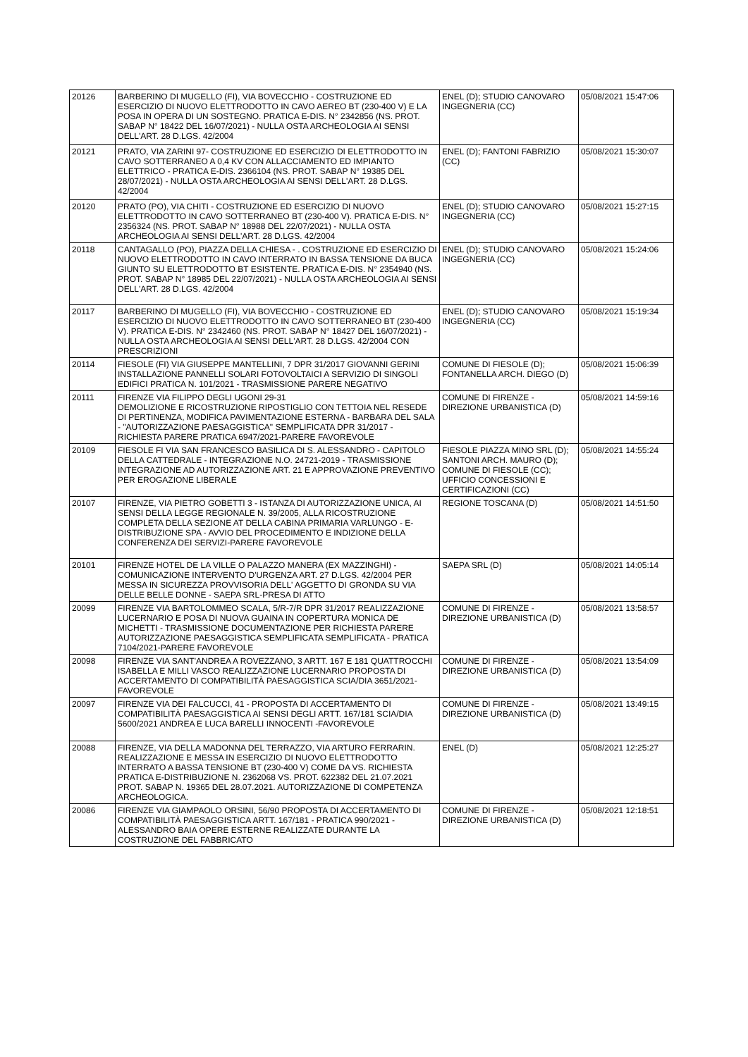| 20126 | BARBERINO DI MUGELLO (FI), VIA BOVECCHIO - COSTRUZIONE ED ESERCIZIO DI NUOVO ELETTRODOTTO IN CAVO AEREO BT (230-400 V) E LA POSA IN OPERA DI UN SOSTEGNO. PRATICA E-DIS. N° 2342856 (NS. PROT. SABAP N° 18422 DEL 16/07/2021) - NULLA OSTA ARCHEOLOGIA AI SENSI DELL'ART. 28 D.LGS. 42/2004 | ENEL (D); STUDIO CANOVARO INGEGNERIA (CC) | 05/08/2021 15:47:06 |
| 20121 | PRATO, VIA ZARINI 97- COSTRUZIONE ED ESERCIZIO DI ELETTRODOTTO IN CAVO SOTTERRANEO A 0,4 KV CON ALLACCIAMENTO ED IMPIANTO ELETTRICO - PRATICA E-DIS. 2366104 (NS. PROT. SABAP N° 19385 DEL 28/07/2021) - NULLA OSTA ARCHEOLOGIA AI SENSI DELL'ART. 28 D.LGS. 42/2004 | ENEL (D); FANTONI FABRIZIO (CC) | 05/08/2021 15:30:07 |
| 20120 | PRATO (PO), VIA CHITI - COSTRUZIONE ED ESERCIZIO DI NUOVO ELETTRODOTTO IN CAVO SOTTERRANEO BT (230-400 V). PRATICA E-DIS. N° 2356324 (NS. PROT. SABAP N° 18988 DEL 22/07/2021) - NULLA OSTA ARCHEOLOGIA AI SENSI DELL'ART. 28 D.LGS. 42/2004 | ENEL (D); STUDIO CANOVARO INGEGNERIA (CC) | 05/08/2021 15:27:15 |
| 20118 | CANTAGALLO (PO), PIAZZA DELLA CHIESA - . COSTRUZIONE ED ESERCIZIO DI NUOVO ELETTRODOTTO IN CAVO INTERRATO IN BASSA TENSIONE DA BUCA GIUNTO SU ELETTRODOTTO BT ESISTENTE. PRATICA E-DIS. N° 2354940 (NS. PROT. SABAP N° 18985 DEL 22/07/2021) - NULLA OSTA ARCHEOLOGIA AI SENSI DELL'ART. 28 D.LGS. 42/2004 | ENEL (D); STUDIO CANOVARO INGEGNERIA (CC) | 05/08/2021 15:24:06 |
| 20117 | BARBERINO DI MUGELLO (FI), VIA BOVECCHIO - COSTRUZIONE ED ESERCIZIO DI NUOVO ELETTRODOTTO IN CAVO SOTTERRANEO BT (230-400 V). PRATICA E-DIS. N° 2342460 (NS. PROT. SABAP N° 18427 DEL 16/07/2021) - NULLA OSTA ARCHEOLOGIA AI SENSI DELL'ART. 28 D.LGS. 42/2004 CON PRESCRIZIONI | ENEL (D); STUDIO CANOVARO INGEGNERIA (CC) | 05/08/2021 15:19:34 |
| 20114 | FIESOLE (FI) VIA GIUSEPPE MANTELLINI, 7 DPR 31/2017 GIOVANNI GERINI INSTALLAZIONE PANNELLI SOLARI FOTOVOLTAICI A SERVIZIO DI SINGOLI EDIFICI PRATICA N. 101/2021 - TRASMISSIONE PARERE NEGATIVO | COMUNE DI FIESOLE (D); FONTANELLA ARCH. DIEGO (D) | 05/08/2021 15:06:39 |
| 20111 | FIRENZE VIA FILIPPO DEGLI UGONI 29-31 DEMOLIZIONE E RICOSTRUZIONE RIPOSTIGLIO CON TETTOIA NEL RESEDE DI PERTINENZA, MODIFICA PAVIMENTAZIONE ESTERNA - BARBARA DEL SALA - "AUTORIZZAZIONE PAESAGGISTICA" SEMPLIFICATA DPR 31/2017 -RICHIESTA PARERE PRATICA 6947/2021-PARERE FAVOREVOLE | COMUNE DI FIRENZE - DIREZIONE URBANISTICA (D) | 05/08/2021 14:59:16 |
| 20109 | FIESOLE FI VIA SAN FRANCESCO BASILICA DI S. ALESSANDRO - CAPITOLO DELLA CATTEDRALE - INTEGRAZIONE N.O. 24721-2019 - TRASMISSIONE INTEGRAZIONE AD AUTORIZZAZIONE ART. 21 E APPROVAZIONE PREVENTIVO PER EROGAZIONE LIBERALE | FIESOLE PIAZZA MINO SRL (D); SANTONI ARCH. MAURO (D); COMUNE DI FIESOLE (CC); UFFICIO CONCESSIONI E CERTIFICAZIONI (CC) | 05/08/2021 14:55:24 |
| 20107 | FIRENZE, VIA PIETRO GOBETTI 3 - ISTANZA DI AUTORIZZAZIONE UNICA, AI SENSI DELLA LEGGE REGIONALE N. 39/2005, ALLA RICOSTRUZIONE COMPLETA DELLA SEZIONE AT DELLA CABINA PRIMARIA VARLUNGO - E-DISTRIBUZIONE SPA - AVVIO DEL PROCEDIMENTO E INDIZIONE DELLA CONFERENZA DEI SERVIZI-PARERE FAVOREVOLE | REGIONE TOSCANA (D) | 05/08/2021 14:51:50 |
| 20101 | FIRENZE HOTEL DE LA VILLE O PALAZZO MANERA (EX MAZZINGHI) - COMUNICAZIONE INTERVENTO D'URGENZA ART. 27 D.LGS. 42/2004 PER MESSA IN SICUREZZA PROVVISORIA DELL' AGGETTO DI GRONDA SU VIA DELLE BELLE DONNE - SAEPA SRL-PRESA DI ATTO | SAEPA SRL (D) | 05/08/2021 14:05:14 |
| 20099 | FIRENZE VIA BARTOLOMMEO SCALA, 5/R-7/R DPR 31/2017 REALIZZAZIONE LUCERNARIO E POSA DI NUOVA GUAINA IN COPERTURA MONICA DE MICHETTI - TRASMISSIONE DOCUMENTAZIONE PER RICHIESTA PARERE AUTORIZZAZIONE PAESAGGISTICA SEMPLIFICATA SEMPLIFICATA - PRATICA 7104/2021-PARERE FAVOREVOLE | COMUNE DI FIRENZE - DIREZIONE URBANISTICA (D) | 05/08/2021 13:58:57 |
| 20098 | FIRENZE VIA SANT'ANDREA A ROVEZZANO, 3 ARTT. 167 E 181 QUATTROCCHI ISABELLA E MILLI VASCO REALIZZAZIONE LUCERNARIO PROPOSTA DI ACCERTAMENTO DI COMPATIBILITÀ PAESAGGISTICA SCIA/DIA 3651/2021-FAVOREVOLE | COMUNE DI FIRENZE - DIREZIONE URBANISTICA (D) | 05/08/2021 13:54:09 |
| 20097 | FIRENZE VIA DEI FALCUCCI, 41 - PROPOSTA DI ACCERTAMENTO DI COMPATIBILITÀ PAESAGGISTICA AI SENSI DEGLI ARTT. 167/181 SCIA/DIA 5600/2021 ANDREA E LUCA BARELLI INNOCENTI -FAVOREVOLE | COMUNE DI FIRENZE - DIREZIONE URBANISTICA (D) | 05/08/2021 13:49:15 |
| 20088 | FIRENZE, VIA DELLA MADONNA DEL TERRAZZO, VIA ARTURO FERRARIN. REALIZZAZIONE E MESSA IN ESERCIZIO DI NUOVO ELETTRODOTTO INTERRATO A BASSA TENSIONE BT (230-400 V) COME DA VS. RICHIESTA PRATICA E-DISTRIBUZIONE N. 2362068 VS. PROT. 622382 DEL 21.07.2021 PROT. SABAP N. 19365 DEL 28.07.2021. AUTORIZZAZIONE DI COMPETENZA ARCHEOLOGICA. | ENEL (D) | 05/08/2021 12:25:27 |
| 20086 | FIRENZE VIA GIAMPAOLO ORSINI, 56/90 PROPOSTA DI ACCERTAMENTO DI COMPATIBILITÀ PAESAGGISTICA ARTT. 167/181 - PRATICA 990/2021 - ALESSANDRO BAIA OPERE ESTERNE REALIZZATE DURANTE LA COSTRUZIONE DEL FABBRICATO | COMUNE DI FIRENZE - DIREZIONE URBANISTICA (D) | 05/08/2021 12:18:51 |